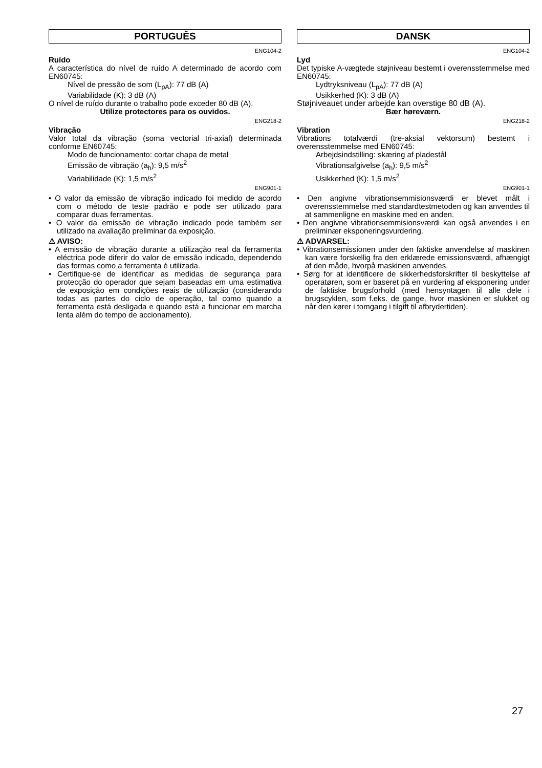PORTUGUÊS
ENG104-2
Ruído
A característica do nível de ruído A determinado de acordo com EN60745:
Nível de pressão de som (L<sub>pA</sub>): 77 dB (A)
Variabilidade (K): 3 dB (A)
O nível de ruído durante o trabalho pode exceder 80 dB (A).
Utilize protectores para os ouvidos.
ENG218-2
Vibração
Valor total da vibração (soma vectorial tri-axial) determinada conforme EN60745:
Modo de funcionamento: cortar chapa de metal
Emissão de vibração (a<sub>h</sub>): 9,5 m/s<sup>2</sup>
Variabilidade (K): 1,5 m/s<sup>2</sup>
ENG901-1
• O valor da emissão de vibração indicado foi medido de acordo com o método de teste padrão e pode ser utilizado para comparar duas ferramentas.
• O valor da emissão de vibração indicado pode também ser utilizado na avaliação preliminar da exposição.
⚠ AVISO:
• A emissão de vibração durante a utilização real da ferramenta eléctrica pode diferir do valor de emissão indicado, dependendo das formas como a ferramenta é utilizada.
• Certifique-se de identificar as medidas de segurança para protecção do operador que sejam baseadas em uma estimativa de exposição em condições reais de utilização (considerando todas as partes do ciclo de operação, tal como quando a ferramenta está desligada e quando está a funcionar em marcha lenta além do tempo de accionamento).
DANSK
ENG104-2
Lyd
Det typiske A-vægtede støjniveau bestemt i overensstemmelse med EN60745:
Lydtryksniveau (L<sub>pA</sub>): 77 dB (A)
Usikkerhed (K): 3 dB (A)
Støjniveauet under arbejde kan overstige 80 dB (A).
Bær høreværn.
ENG218-2
Vibration
Vibrations totalværdi (tre-aksial vektorsum) bestemt i overensstemmelse med EN60745:
Arbejdsindstilling: skæring af pladestål
Vibrationsafgivelse (a<sub>h</sub>): 9,5 m/s<sup>2</sup>
Usikkerhed (K): 1,5 m/s<sup>2</sup>
ENG901-1
• Den angivne vibrationsemmisionsværdi er blevet målt i overensstemmelse med standardtestmetoden og kan anvendes til at sammenligne en maskine med en anden.
• Den angivne vibrationsemmisionsværdi kan også anvendes i en preliminær eksponeringsvurdering.
⚠ ADVARSEL:
• Vibrationsemissionen under den faktiske anvendelse af maskinen kan være forskellig fra den erklærede emissionsværdi, afhængigt af den måde, hvorpå maskinen anvendes.
• Sørg for at identificere de sikkerhedsforskrifter til beskyttelse af operatøren, som er baseret på en vurdering af eksponering under de faktiske brugsforhold (med hensyntagen til alle dele i brugscyklen, som f.eks. de gange, hvor maskinen er slukket og når den kører i tomgang i tilgift til afbrydertiden).
27